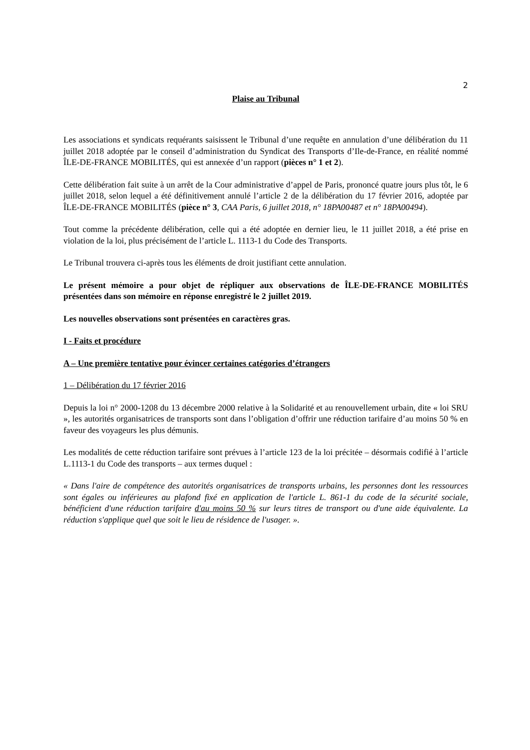2
Plaise au Tribunal
Les associations et syndicats requérants saisissent le Tribunal d’une requête en annulation d’une délibération du 11 juillet 2018 adoptée par le conseil d’administration du Syndicat des Transports d’Ile-de-France, en réalité nommé ÎLE-DE-FRANCE MOBILITÉS, qui est annexée d’un rapport (pièces n° 1 et 2).
Cette délibération fait suite à un arrêt de la Cour administrative d’appel de Paris, prononcé quatre jours plus tôt, le 6 juillet 2018, selon lequel a été définitivement annulé l’article 2 de la délibération du 17 février 2016, adoptée par ÎLE-DE-FRANCE MOBILITÉS (pièce n° 3, CAA Paris, 6 juillet 2018, n° 18PA00487 et n° 18PA00494).
Tout comme la précédente délibération, celle qui a été adoptée en dernier lieu, le 11 juillet 2018, a été prise en violation de la loi, plus précisément de l’article L. 1113-1 du Code des Transports.
Le Tribunal trouvera ci-après tous les éléments de droit justifiant cette annulation.
Le présent mémoire a pour objet de répliquer aux observations de ÎLE-DE-FRANCE MOBILITÉS présentées dans son mémoire en réponse enregistré le 2 juillet 2019.
Les nouvelles observations sont présentées en caractères gras.
I - Faits et procédure
A – Une première tentative pour évincer certaines catégories d’étrangers
1 – Délibération du 17 février 2016
Depuis la loi n° 2000-1208 du 13 décembre 2000 relative à la Solidarité et au renouvellement urbain, dite « loi SRU », les autorités organisatrices de transports sont dans l’obligation d’offrir une réduction tarifaire d’au moins 50 % en faveur des voyageurs les plus démunis.
Les modalités de cette réduction tarifaire sont prévues à l’article 123 de la loi précitée – désormais codifié à l’article L.1113-1 du Code des transports – aux termes duquel :
« Dans l'aire de compétence des autorités organisatrices de transports urbains, les personnes dont les ressources sont égales ou inférieures au plafond fixé en application de l'article L. 861-1 du code de la sécurité sociale, bénéficient d'une réduction tarifaire d'au moins 50 % sur leurs titres de transport ou d'une aide équivalente. La réduction s'applique quel que soit le lieu de résidence de l'usager. ».